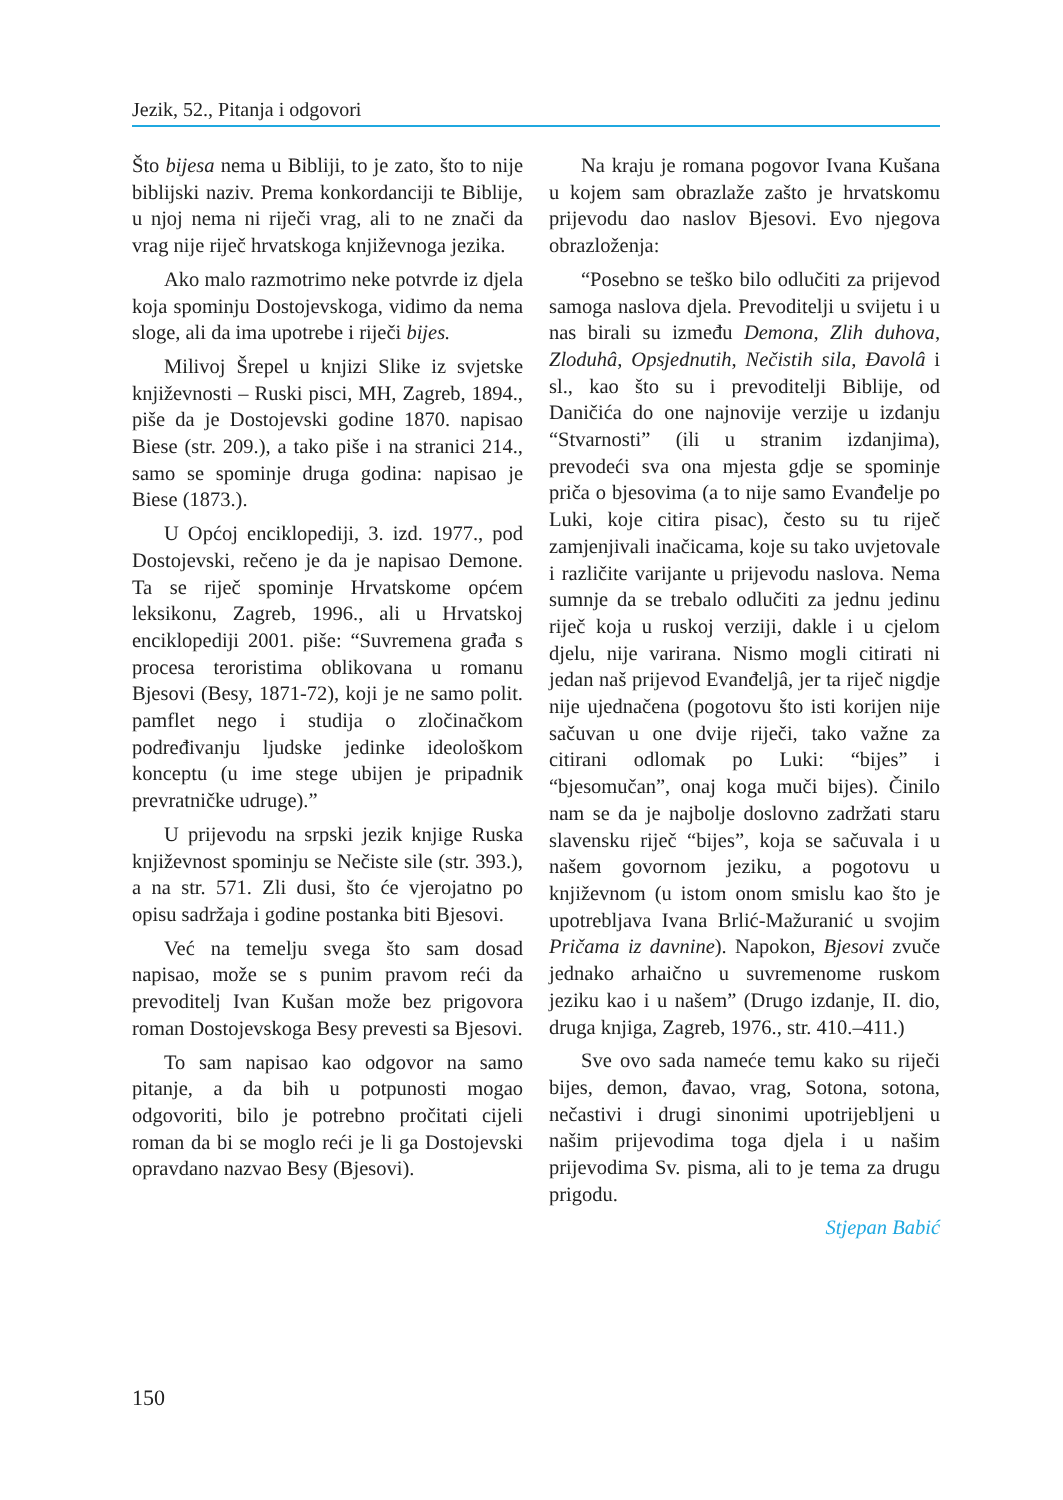Jezik, 52., Pitanja i odgovori
Što bijesa nema u Bibliji, to je zato, što to nije biblijski naziv. Prema konkordanciji te Biblije, u njoj nema ni riječi vrag, ali to ne znači da vrag nije riječ hrvatskoga književnoga jezika.
Ako malo razmotrimo neke potvrde iz djela koja spominju Dostojevskoga, vidimo da nema sloge, ali da ima upotrebe i riječi bijes.
Milivoj Šrepel u knjizi Slike iz svjetske književnosti – Ruski pisci, MH, Zagreb, 1894., piše da je Dostojevski godine 1870. napisao Biese (str. 209.), a tako piše i na stranici 214., samo se spominje druga godina: napisao je Biese (1873.).
U Općoj enciklopediji, 3. izd. 1977., pod Dostojevski, rečeno je da je napisao Demone. Ta se riječ spominje Hrvatskome općem leksikonu, Zagreb, 1996., ali u Hrvatskoj enciklopediji 2001. piše: “Suvremena građa s procesa teroristima oblikovana u romanu Bjesovi (Besy, 1871-72), koji je ne samo polit. pamflet nego i studija o zločinačkom podređivanju ljudske jedinke ideološkom konceptu (u ime stege ubijen je pripadnik prevratničke udruge).”
U prijevodu na srpski jezik knjige Ruska književnost spominju se Nečiste sile (str. 393.), a na str. 571. Zli dusi, što će vjerojatno po opisu sadržaja i godine postanka biti Bjesovi.
Već na temelju svega što sam dosad napisao, može se s punim pravom reći da prevoditelj Ivan Kušan može bez prigovora roman Dostojevskoga Besy prevesti sa Bjesovi.
To sam napisao kao odgovor na samo pitanje, a da bih u potpunosti mogao odgovoriti, bilo je potrebno pročitati cijeli roman da bi se moglo reći je li ga Dostojevski opravdano nazvao Besy (Bjesovi).
Na kraju je romana pogovor Ivana Kušana u kojem sam obrazlaže zašto je hrvatskomu prijevodu dao naslov Bjesovi. Evo njegova obrazloženja:
“Posebno se teško bilo odlučiti za prijevod samoga naslova djela. Prevoditelji u svijetu i u nas birali su između Demona, Zlih duhova, Zloduhâ, Opsjednutih, Nečistih sila, Đavolâ i sl., kao što su i prevoditelji Biblije, od Daničića do one najnovije verzije u izdanju “Stvarnosti” (ili u stranim izdanjima), prevodeći sva ona mjesta gdje se spominje priča o bjesovima (a to nije samo Evanđelje po Luki, koje citira pisac), često su tu riječ zamjenjivali inačicama, koje su tako uvjetovale i različite varijante u prijevodu naslova. Nema sumnje da se trebalo odlučiti za jednu jedinu riječ koja u ruskoj verziji, dakle i u cjelom djelu, nije varirana. Nismo mogli citirati ni jedan naš prijevod Evanđeljâ, jer ta riječ nigdje nije ujednačena (pogotovu što isti korijen nije sačuvan u one dvije riječi, tako važne za citirani odlomak po Luki: “bijes” i “bjesomučan”, onaj koga muči bijes). Činilo nam se da je najbolje doslovno zadržati staru slavensku riječ “bijes”, koja se sačuvala i u našem govornom jeziku, a pogotovu u književnom (u istom onom smislu kao što je upotrebljava Ivana Brlić-Mažuranić u svojim Pričama iz davnine). Napokon, Bjesovi zvuče jednako arhaično u suvremenome ruskom jeziku kao i u našem” (Drugo izdanje, II. dio, druga knjiga, Zagreb, 1976., str. 410.–411.)
Sve ovo sada nameće temu kako su riječi bijes, demon, đavao, vrag, Sotona, sotona, nečastivi i drugi sinonimi upotrijebljeni u našim prijevodima toga djela i u našim prijevodima Sv. pisma, ali to je tema za drugu prigodu.
Stjepan Babić
150